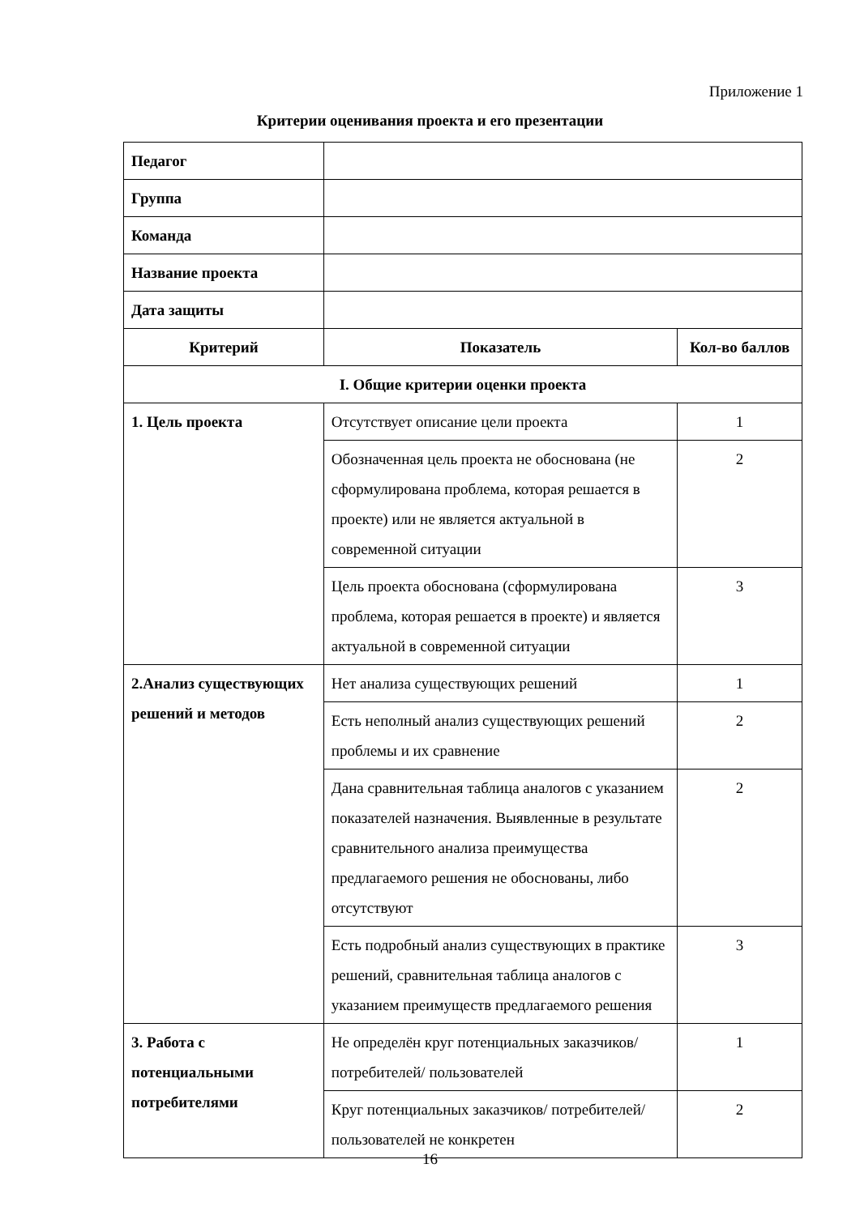Приложение 1
Критерии оценивания проекта и его презентации
| Педагог | | |
| Группа | | |
| Команда | | |
| Название проекта | | |
| Дата защиты | | |
| Критерий | Показатель | Кол-во баллов |
| I. Общие критерии оценки проекта | | |
| 1. Цель проекта | Отсутствует описание цели проекта | 1 |
| | Обозначенная цель проекта не обоснована (не сформулирована проблема, которая решается в проекте) или не является актуальной в современной ситуации | 2 |
| | Цель проекта обоснована (сформулирована проблема, которая решается в проекте) и является актуальной в современной ситуации | 3 |
| 2.Анализ существующих решений и методов | Нет анализа существующих решений | 1 |
| | Есть неполный анализ существующих решений проблемы и их сравнение | 2 |
| | Дана сравнительная таблица аналогов с указанием показателей назначения. Выявленные в результате сравнительного анализа преимущества предлагаемого решения не обоснованы, либо отсутствуют | 2 |
| | Есть подробный анализ существующих в практике решений, сравнительная таблица аналогов с указанием преимуществ предлагаемого решения | 3 |
| 3. Работа с потенциальными потребителями | Не определён круг потенциальных заказчиков/ потребителей/ пользователей | 1 |
| | Круг потенциальных заказчиков/ потребителей/ пользователей не конкретен | 2 |
16